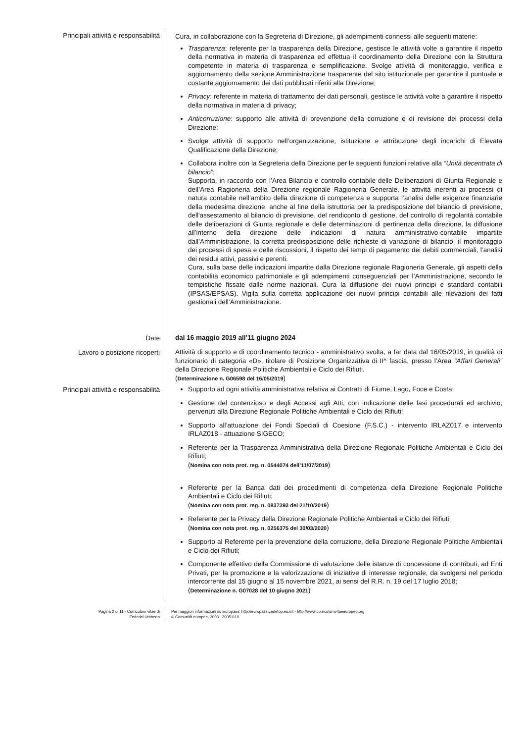Principali attività e responsabilità
Cura, in collaborazione con la Segreteria di Direzione, gli adempimenti connessi alle seguenti materie:
Trasparenza: referente per la trasparenza della Direzione, gestisce le attività volte a garantire il rispetto della normativa in materia di trasparenza ed effettua il coordinamento della Direzione con la Struttura competente in materia di trasparenza e semplificazione. Svolge attività di monitoraggio, verifica e aggiornamento della sezione Amministrazione trasparente del sito istituzionale per garantire il puntuale e costante aggiornamento dei dati pubblicati riferiti alla Direzione;
Privacy: referente in materia di trattamento dei dati personali, gestisce le attività volte a garantire il rispetto della normativa in materia di privacy;
Anticorruzione: supporto alle attività di prevenzione della corruzione e di revisione dei processi della Direzione;
Svolge attività di supporto nell’organizzazione, istituzione e attribuzione degli incarichi di Elevata Qualificazione della Direzione;
Collabora inoltre con la Segreteria della Direzione per le seguenti funzioni relative alla “Unità decentrata di bilancio”;
Supporta, in raccordo con l’Area Bilancio e controllo contabile delle Deliberazioni di Giunta Regionale e dell’Area Ragioneria della Direzione regionale Ragioneria Generale, le attività inerenti ai processi di natura contabile nell’ambito della direzione di competenza e supporta l’analisi delle esigenze finanziarie della medesima direzione, anche al fine della istruttoria per la predisposizione del bilancio di previsione, dell'assestamento al bilancio di previsione, del rendiconto di gestione, del controllo di regolarità contabile delle deliberazioni di Giunta regionale e delle determinazioni di pertinenza della direzione, la diffusione all’interno della direzione delle indicazioni di natura amministrativo-contabile impartite dall’Amministrazione, la corretta predisposizione delle richieste di variazione di bilancio, il monitoraggio dei processi di spesa e delle riscossioni, il rispetto dei tempi di pagamento dei debiti commerciali, l’analisi dei residui attivi, passivi e perenti.
Cura, sulla base delle indicazioni impartite dalla Direzione regionale Ragioneria Generale, gli aspetti della contabilità economico patrimoniale e gli adempimenti conseguenziali per l’Amministrazione, secondo le tempistiche fissate dalle norme nazionali. Cura la diffusione dei nuovi principi e standard contabili (IPSAS/EPSAS). Vigila sulla corretta applicazione dei nuovi principi contabili alle rilevazioni dei fatti gestionali dell’Amministrazione.
Date
dal 16 maggio 2019 all’11 giugno 2024
Lavoro o posizione ricoperti
Attività di supporto e di coordinamento tecnico - amministrativo svolta, a far data dal 16/05/2019, in qualità di funzionario di categoria «D», titolare di Posizione Organizzativa di II^ fascia, presso l’Area “Affari Generali” della Direzione Regionale Politiche Ambientali e Ciclo dei Rifiuti.
(Determinazione n. G06598 del 16/05/2019)
Principali attività e responsabilità
Supporto ad ogni attività amministrativa relativa ai Contratti di Fiume, Lago, Foce e Costa;
Gestione del contenzioso e degli Accessi agli Atti, con indicazione delle fasi procedurali ed archivio, pervenuti alla Direzione Regionale Politiche Ambientali e Ciclo dei Rifiuti;
Supporto all’attuazione dei Fondi Speciali di Coesione (F.S.C.) - intervento IRLAZ017 e intervento IRLAZ018 - attuazione SIGECO;
Referente per la Trasparenza Amministrativa della Direzione Regionale Politiche Ambientali e Ciclo dei Rifiuti;
(Nomina con nota prot. reg. n. 0544074 dell’11/07/2019)
Referente per la Banca dati dei procedimenti di competenza della Direzione Regionale Politiche Ambientali e Ciclo dei Rifiuti;
(Nomina con nota prot. reg. n. 0837393 del 21/10/2019)
Referente per la Privacy della Direzione Regionale Politiche Ambientali e Ciclo dei Rifiuti;
(Nomina con nota prot. reg. n. 0256375 del 30/03/2020)
Supporto al Referente per la prevenzione della corruzione, della Direzione Regionale Politiche Ambientali e Ciclo dei Rifiuti;
Componente effettivo della Commissione di valutazione delle istanze di concessione di contributi, ad Enti Privati, per la promozione e la valorizzazione di iniziative di interesse regionale, da svolgersi nel periodo intercorrente dal 15 giugno al 15 novembre 2021, ai sensi del R.R. n. 19 del 17 luglio 2018;
(Determinazione n. G07028 del 10 giugno 2021)
Pagina 2 di 11 - Curriculum vitae di
Federici Umberto
Per maggiori informazioni su Europass: http://europass.cedefop.eu.int - http://www.curriculumvitaeeuropeo.org
© Comunità europee, 2003 20051110